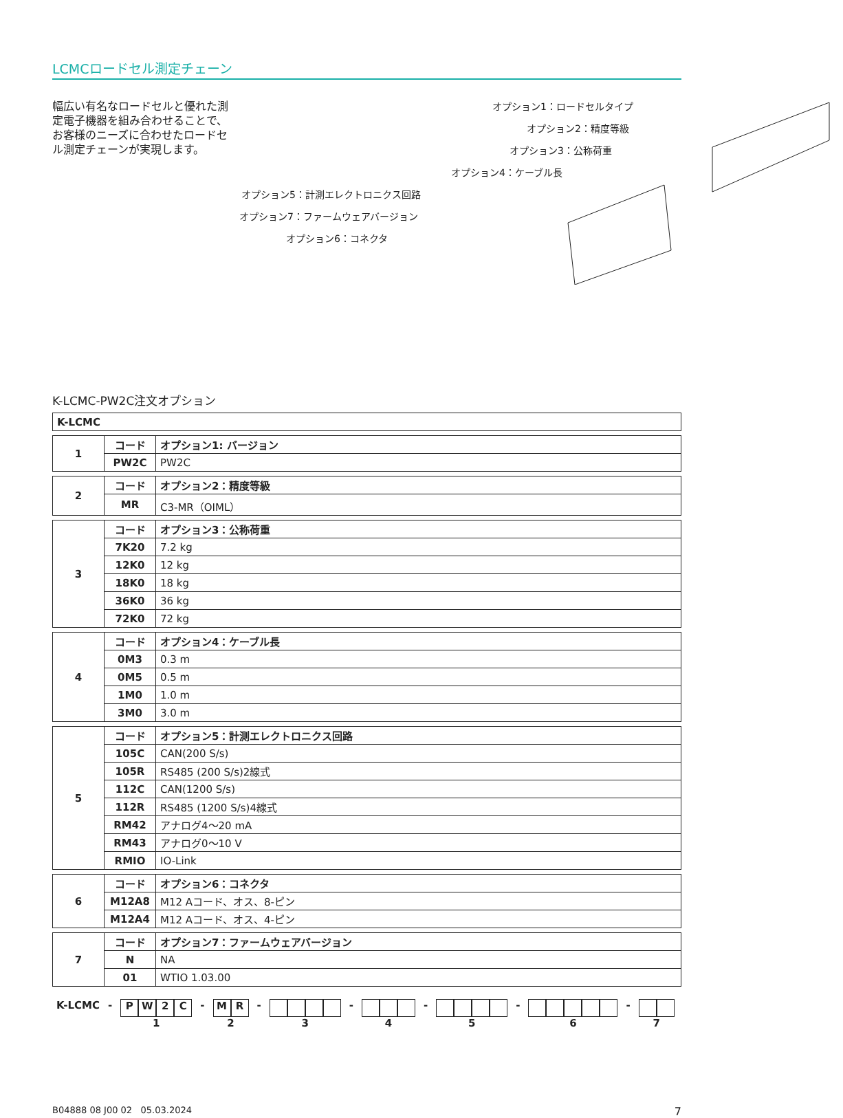LCMCロードセル測定チェーン
幅広い有名なロードセルと優れた測定電子機器を組み合わせることで、お客様のニーズに合わせたロードセル測定チェーンが実現します。
オプション1：ロードセルタイプ
オプション2：精度等級
オプション3：公称荷重
オプション4：ケーブル長
オプション5：計測エレクトロニクス回路
オプション7：ファームウェアバージョン
オプション6：コネクタ
K-LCMC-PW2C注文オプション
| K-LCMC |
| 1 | コード | オプション1: バージョン |
| | PW2C | PW2C |
| 2 | コード | オプション2：精度等級 |
| | MR | C3-MR（OIML） |
| 3 | コード | オプション3：公称荷重 |
| | 7K20 | 7.2 kg |
| | 12K0 | 12 kg |
| | 18K0 | 18 kg |
| | 36K0 | 36 kg |
| | 72K0 | 72 kg |
| 4 | コード | オプション4：ケーブル長 |
| | 0M3 | 0.3 m |
| | 0M5 | 0.5 m |
| | 1M0 | 1.0 m |
| | 3M0 | 3.0 m |
| 5 | コード | オプション5：計測エレクトロニクス回路 |
| | 105C | CAN(200 S/s) |
| | 105R | RS485 (200 S/s)2線式 |
| | 112C | CAN(1200 S/s) |
| | 112R | RS485 (1200 S/s)4線式 |
| | RM42 | アナログ4～20 mA |
| | RM43 | アナログ0～10 V |
| | RMIO | IO-Link |
| 6 | コード | オプション6：コネクタ |
| | M12A8 | M12 Aコード、オス、8-ピン |
| | M12A4 | M12 Aコード、オス、4-ピン |
| 7 | コード | オプション7：ファームウェアバージョン |
| | N | NA |
| | 01 | WTIO 1.03.00 |
K-LCMC -
PW 2 C
1
-
MR
2
- 3 - 4 - 5 - 6 - 7
B04888 08 J00 02 05.03.2024 7